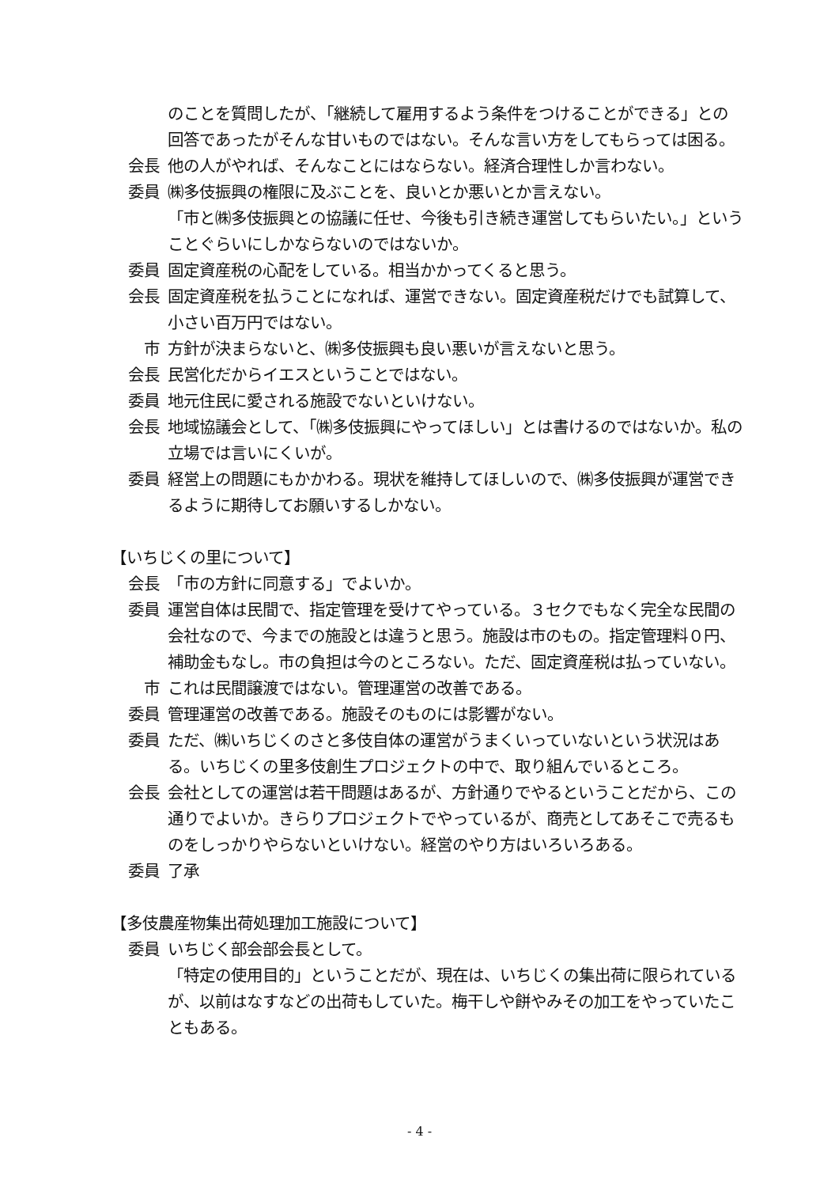のことを質問したが、「継続して雇用するよう条件をつけることができる」との回答であったがそんな甘いものではない。そんな言い方をしてもらっては困る。
会長 他の人がやれば、そんなことにはならない。経済合理性しか言わない。
委員 ㈱多伎振興の権限に及ぶことを、良いとか悪いとか言えない。
「市と㈱多伎振興との協議に任せ、今後も引き続き運営してもらいたい。」ということぐらいにしかならないのではないか。
委員 固定資産税の心配をしている。相当かかってくると思う。
会長 固定資産税を払うことになれば、運営できない。固定資産税だけでも試算して、小さい百万円ではない。
市 方針が決まらないと、㈱多伎振興も良い悪いが言えないと思う。
会長 民営化だからイエスということではない。
委員 地元住民に愛される施設でないといけない。
会長 地域協議会として、「㈱多伎振興にやってほしい」とは書けるのではないか。私の立場では言いにくいが。
委員 経営上の問題にもかかわる。現状を維持してほしいので、㈱多伎振興が運営できるように期待してお願いするしかない。
【いちじくの里について】
会長 「市の方針に同意する」でよいか。
委員 運営自体は民間で、指定管理を受けてやっている。３セクでもなく完全な民間の会社なので、今までの施設とは違うと思う。施設は市のもの。指定管理料０円、補助金もなし。市の負担は今のところない。ただ、固定資産税は払っていない。
市 これは民間譲渡ではない。管理運営の改善である。
委員 管理運営の改善である。施設そのものには影響がない。
委員 ただ、㈱いちじくのさと多伎自体の運営がうまくいっていないという状況はある。いちじくの里多伎創生プロジェクトの中で、取り組んでいるところ。
会長 会社としての運営は若干問題はあるが、方針通りでやるということだから、この通りでよいか。きらりプロジェクトでやっているが、商売としてあそこで売るものをしっかりやらないといけない。経営のやり方はいろいろある。
委員 了承
【多伎農産物集出荷処理加工施設について】
委員 いちじく部会部会長として。
「特定の使用目的」ということだが、現在は、いちじくの集出荷に限られているが、以前はなすなどの出荷もしていた。梅干しや餅やみその加工をやっていたこともある。
- 4 -